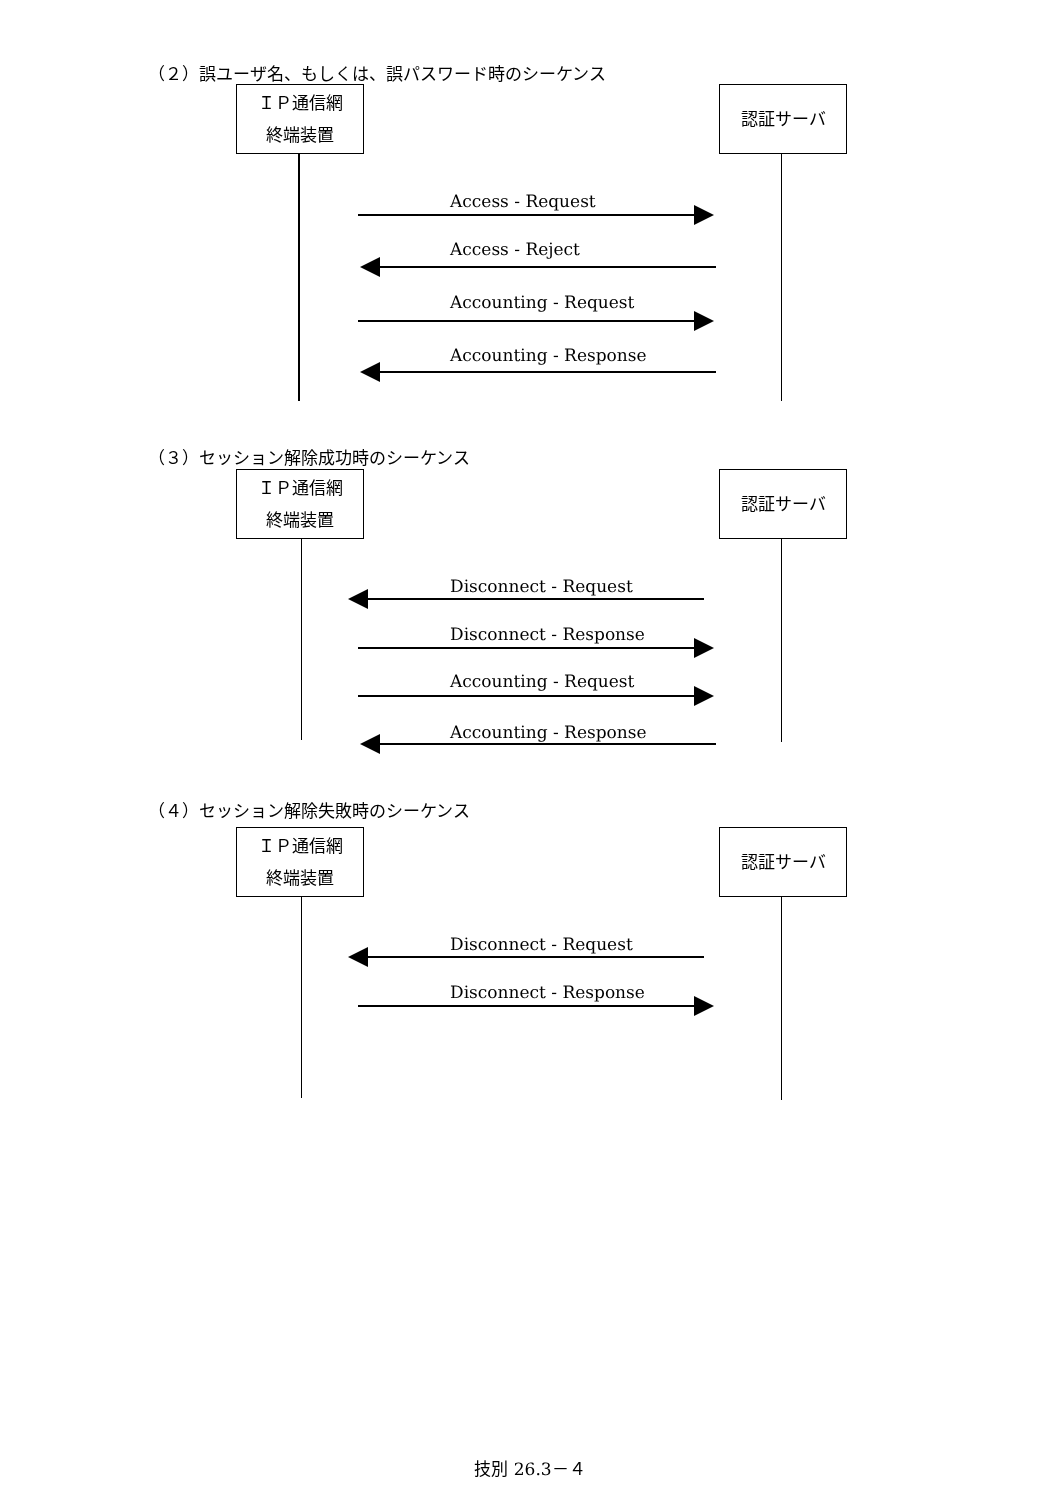（２）誤ユーザ名、もしくは、誤パスワード時のシーケンス
ＩＰ通信網
終端装置
認証サーバ
Access - Request
Access - Reject
Accounting - Request
Accounting - Response
（３）セッション解除成功時のシーケンス
ＩＰ通信網
終端装置
認証サーバ
Disconnect - Request
Disconnect - Response
Accounting - Request
Accounting - Response
（４）セッション解除失敗時のシーケンス
ＩＰ通信網
終端装置
認証サーバ
Disconnect - Request
Disconnect - Response
技別 26.3－４